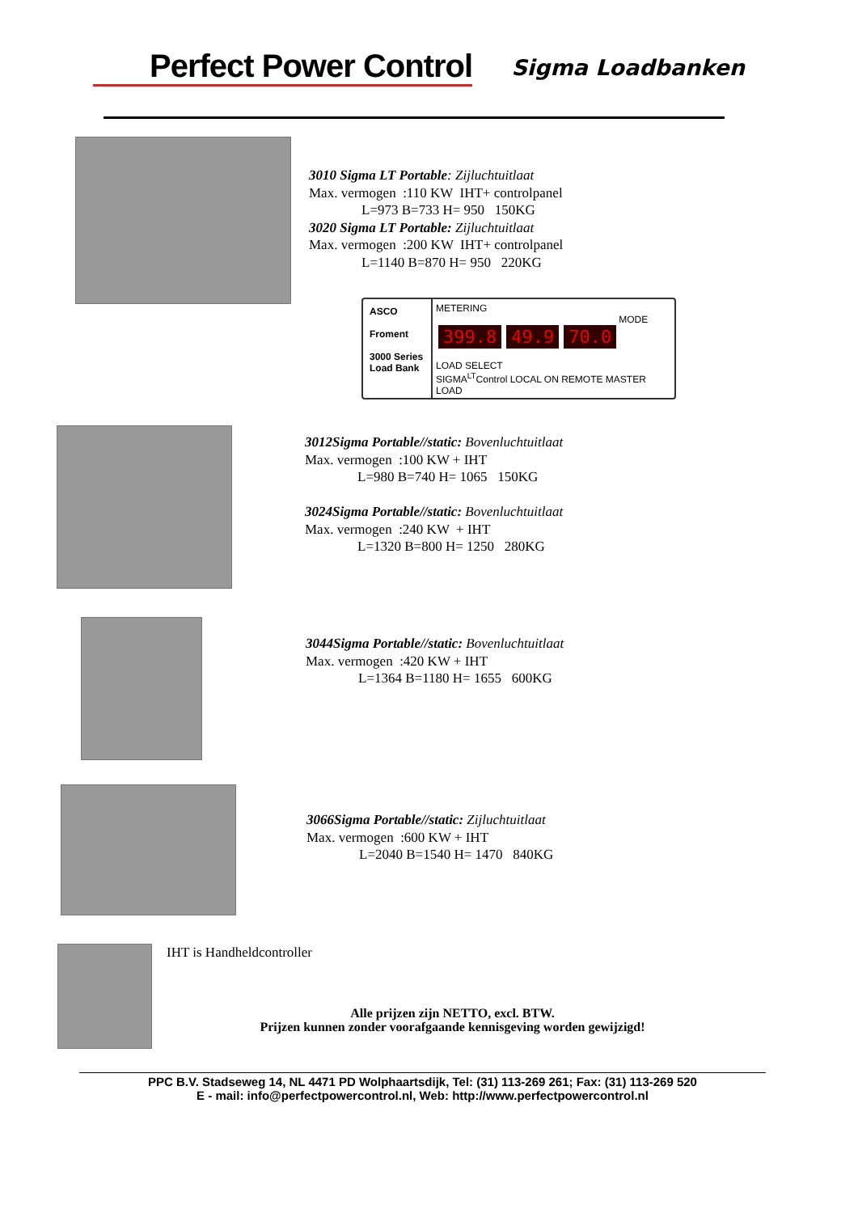Perfect Power Control
Sigma Loadbanken
3010 Sigma LT Portable: Zijluchtuitlaat
Max. vermogen :110 KW IHT+ controlpanel
L=973 B=733 H= 950 150KG
3020 Sigma LT Portable: Zijluchtuitlaat
Max. vermogen :200 KW IHT+ controlpanel
L=1140 B=870 H= 950 220KG
ASCO
Froment
3000 Series Load Bank
METERING
399.8 49.9 70.0 MODE
LOAD SELECT
SIGMA<sup>LT</sup>Control LOCAL ON REMOTE MASTER LOAD
3012Sigma Portable//static: Bovenluchtuitlaat
Max. vermogen :100 KW + IHT
L=980 B=740 H= 1065 150KG
3024Sigma Portable//static: Bovenluchtuitlaat
Max. vermogen :240 KW + IHT
L=1320 B=800 H= 1250 280KG
3044Sigma Portable//static: Bovenluchtuitlaat
Max. vermogen :420 KW + IHT
L=1364 B=1180 H= 1655 600KG
3066Sigma Portable//static: Zijluchtuitlaat
Max. vermogen :600 KW + IHT
L=2040 B=1540 H= 1470 840KG
IHT is Handheldcontroller
Alle prijzen zijn NETTO, excl. BTW.
Prijzen kunnen zonder voorafgaande kennisgeving worden gewijzigd!
PPC B.V. Stadseweg 14, NL 4471 PD Wolphaartsdijk, Tel: (31) 113-269 261; Fax: (31) 113-269 520
E - mail: info@perfectpowercontrol.nl, Web: http://www.perfectpowercontrol.nl